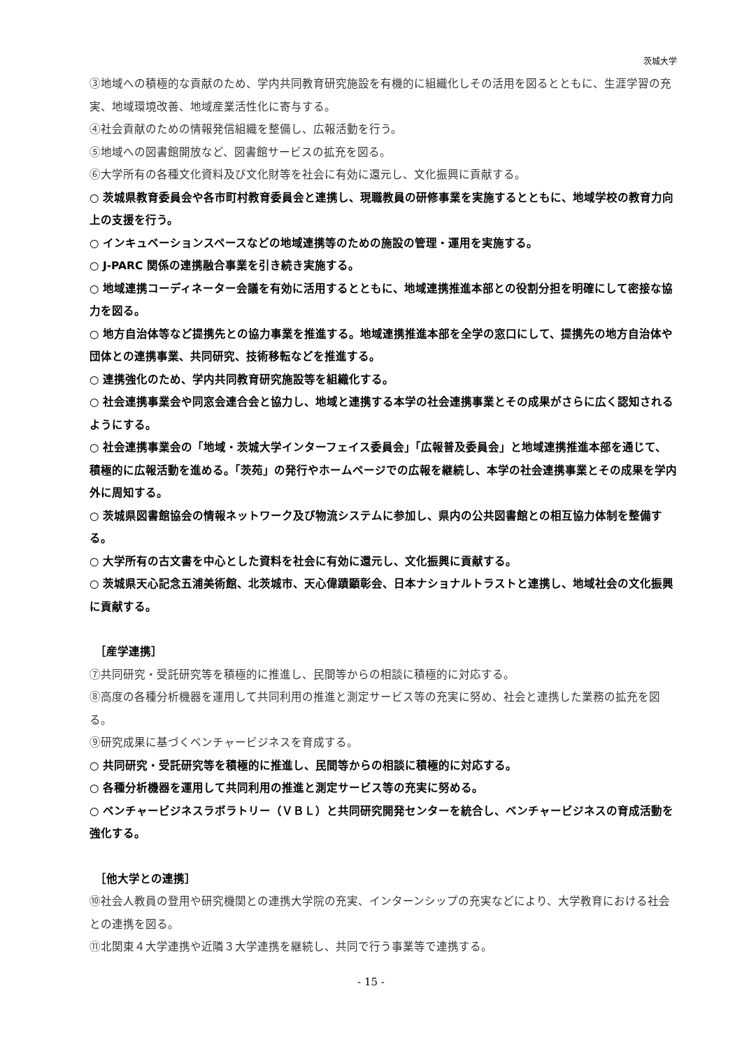茨城大学
③地域への積極的な貢献のため、学内共同教育研究施設を有機的に組織化しその活用を図るとともに、生涯学習の充実、地域環境改善、地域産業活性化に寄与する。
④社会貢献のための情報発信組織を整備し、広報活動を行う。
⑤地域への図書館開放など、図書館サービスの拡充を図る。
⑥大学所有の各種文化資料及び文化財等を社会に有効に還元し、文化振興に貢献する。
○ 茨城県教育委員会や各市町村教育委員会と連携し、現職教員の研修事業を実施するとともに、地域学校の教育力向上の支援を行う。
○ インキュベーションスペースなどの地域連携等のための施設の管理・運用を実施する。
○ J-PARC 関係の連携融合事業を引き続き実施する。
○ 地域連携コーディネーター会議を有効に活用するとともに、地域連携推進本部との役割分担を明確にして密接な協力を図る。
○ 地方自治体等など提携先との協力事業を推進する。地域連携推進本部を全学の窓口にして、提携先の地方自治体や団体との連携事業、共同研究、技術移転などを推進する。
○ 連携強化のため、学内共同教育研究施設等を組織化する。
○ 社会連携事業会や同窓会連合会と協力し、地域と連携する本学の社会連携事業とその成果がさらに広く認知されるようにする。
○ 社会連携事業会の「地域・茨城大学インターフェイス委員会」「広報普及委員会」と地域連携推進本部を通じて、積極的に広報活動を進める。「茨苑」の発行やホームページでの広報を継続し、本学の社会連携事業とその成果を学内外に周知する。
○ 茨城県図書館協会の情報ネットワーク及び物流システムに参加し、県内の公共図書館との相互協力体制を整備する。
○ 大学所有の古文書を中心とした資料を社会に有効に還元し、文化振興に貢献する。
○ 茨城県天心記念五浦美術館、北茨城市、天心偉蹟顕彰会、日本ナショナルトラストと連携し、地域社会の文化振興に貢献する。
［産学連携］
⑦共同研究・受託研究等を積極的に推進し、民間等からの相談に積極的に対応する。
⑧高度の各種分析機器を運用して共同利用の推進と測定サービス等の充実に努め、社会と連携した業務の拡充を図る。
⑨研究成果に基づくベンチャービジネスを育成する。
○ 共同研究・受託研究等を積極的に推進し、民間等からの相談に積極的に対応する。
○ 各種分析機器を運用して共同利用の推進と測定サービス等の充実に努める。
○ ベンチャービジネスラボラトリー（ＶＢＬ）と共同研究開発センターを統合し、ベンチャービジネスの育成活動を強化する。
［他大学との連携］
⑩社会人教員の登用や研究機関との連携大学院の充実、インターンシップの充実などにより、大学教育における社会との連携を図る。
⑪北関東４大学連携や近隣３大学連携を継続し、共同で行う事業等で連携する。
- 15 -